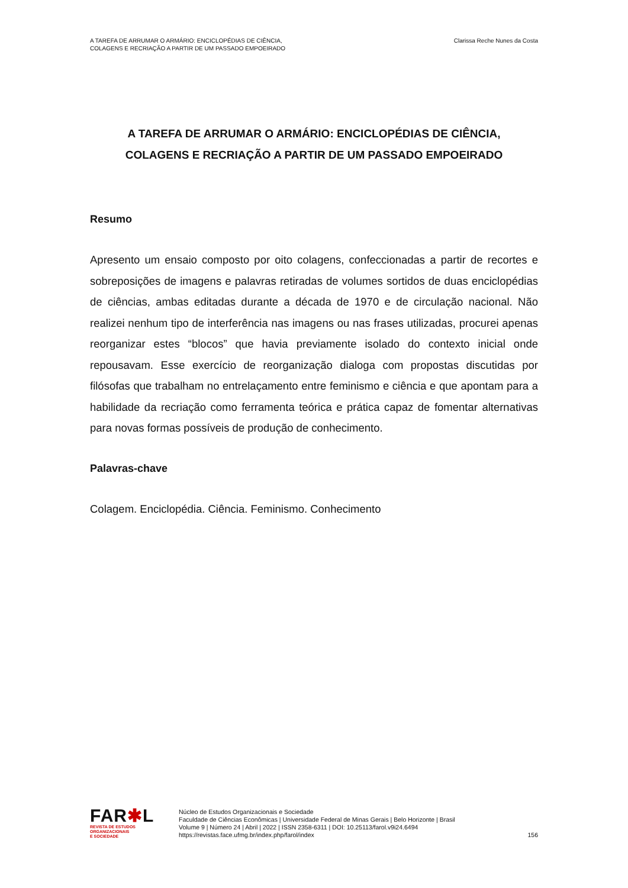A TAREFA DE ARRUMAR O ARMÁRIO: ENCICLOPÉDIAS DE CIÊNCIA,
COLAGENS E RECRIAÇÃO A PARTIR DE UM PASSADO EMPOEIRADO
Clarissa Reche Nunes da Costa
A TAREFA DE ARRUMAR O ARMÁRIO: ENCICLOPÉDIAS DE CIÊNCIA,
COLAGENS E RECRIAÇÃO A PARTIR DE UM PASSADO EMPOEIRADO
Resumo
Apresento um ensaio composto por oito colagens, confeccionadas a partir de recortes e sobreposições de imagens e palavras retiradas de volumes sortidos de duas enciclopédias de ciências, ambas editadas durante a década de 1970 e de circulação nacional. Não realizei nenhum tipo de interferência nas imagens ou nas frases utilizadas, procurei apenas reorganizar estes “blocos” que havia previamente isolado do contexto inicial onde repousavam. Esse exercício de reorganização dialoga com propostas discutidas por filósofas que trabalham no entrelaçamento entre feminismo e ciência e que apontam para a habilidade da recriação como ferramenta teórica e prática capaz de fomentar alternativas para novas formas possíveis de produção de conhecimento.
Palavras-chave
Colagem. Enciclopédia. Ciência. Feminismo. Conhecimento
FAR✱L
REVISTA DE ESTUDOS
ORGANIZACIONAIS
E SOCIEDADE
Núcleo de Estudos Organizacionais e Sociedade
Faculdade de Ciências Econômicas | Universidade Federal de Minas Gerais | Belo Horizonte | Brasil
Volume 9 | Número 24 | Abril | 2022 | ISSN 2358-6311 | DOI: 10.25113/farol.v9i24.6494
https://revistas.face.ufmg.br/index.php/farol/index
156